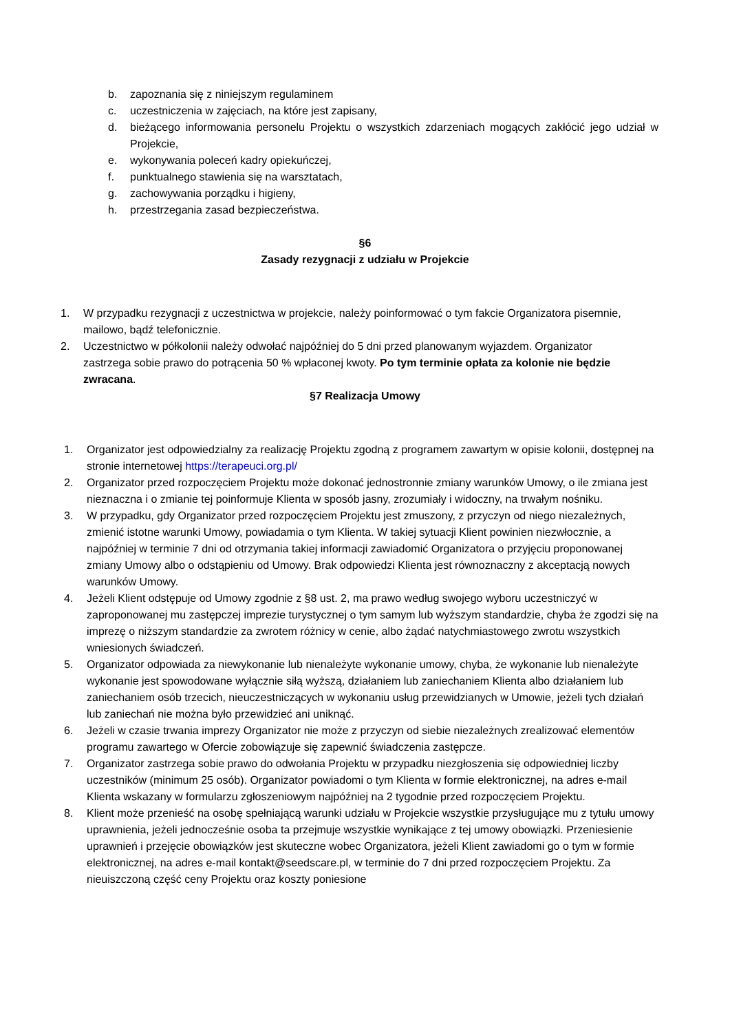b. zapoznania się z niniejszym regulaminem
c. uczestniczenia w zajęciach, na które jest zapisany,
d. bieżącego informowania personelu Projektu o wszystkich zdarzeniach mogących zakłócić jego udział w Projekcie,
e. wykonywania poleceń kadry opiekuńczej,
f. punktualnego stawienia się na warsztatach,
g. zachowywania porządku i higieny,
h. przestrzegania zasad bezpieczeństwa.
§6
Zasady rezygnacji z udziału w Projekcie
1. W przypadku rezygnacji z uczestnictwa w projekcie, należy poinformować o tym fakcie Organizatora pisemnie, mailowo, bądź telefonicznie.
2. Uczestnictwo w półkolonii należy odwołać najpóźniej do 5 dni przed planowanym wyjazdem. Organizator zastrzega sobie prawo do potrącenia 50 % wpłaconej kwoty. Po tym terminie opłata za kolonie nie będzie zwracana.
§7 Realizacja Umowy
1. Organizator jest odpowiedzialny za realizację Projektu zgodną z programem zawartym w opisie kolonii, dostępnej na stronie internetowej https://terapeuci.org.pl/
2. Organizator przed rozpoczęciem Projektu może dokonać jednostronnie zmiany warunków Umowy, o ile zmiana jest nieznaczna i o zmianie tej poinformuje Klienta w sposób jasny, zrozumiały i widoczny, na trwałym nośniku.
3. W przypadku, gdy Organizator przed rozpoczęciem Projektu jest zmuszony, z przyczyn od niego niezależnych, zmienić istotne warunki Umowy, powiadamia o tym Klienta. W takiej sytuacji Klient powinien niezwłocznie, a najpóźniej w terminie 7 dni od otrzymania takiej informacji zawiadomić Organizatora o przyjęciu proponowanej zmiany Umowy albo o odstąpieniu od Umowy. Brak odpowiedzi Klienta jest równoznaczny z akceptacją nowych warunków Umowy.
4. Jeżeli Klient odstępuje od Umowy zgodnie z §8 ust. 2, ma prawo według swojego wyboru uczestniczyć w zaproponowanej mu zastępczej imprezie turystycznej o tym samym lub wyższym standardzie, chyba że zgodzi się na imprezę o niższym standardzie za zwrotem różnicy w cenie, albo żądać natychmiastowego zwrotu wszystkich wniesionych świadczeń.
5. Organizator odpowiada za niewykonanie lub nienależyte wykonanie umowy, chyba, że wykonanie lub nienależyte wykonanie jest spowodowane wyłącznie siłą wyższą, działaniem lub zaniechaniem Klienta albo działaniem lub zaniechaniem osób trzecich, nieuczestniczących w wykonaniu usług przewidzianych w Umowie, jeżeli tych działań lub zaniechań nie można było przewidzieć ani uniknąć.
6. Jeżeli w czasie trwania imprezy Organizator nie może z przyczyn od siebie niezależnych zrealizować elementów programu zawartego w Ofercie zobowiązuje się zapewnić świadczenia zastępcze.
7. Organizator zastrzega sobie prawo do odwołania Projektu w przypadku niezgłoszenia się odpowiedniej liczby uczestników (minimum 25 osób). Organizator powiadomi o tym Klienta w formie elektronicznej, na adres e-mail Klienta wskazany w formularzu zgłoszeniowym najpóźniej na 2 tygodnie przed rozpoczęciem Projektu.
8. Klient może przenieść na osobę spełniającą warunki udziału w Projekcie wszystkie przysługujące mu z tytułu umowy uprawnienia, jeżeli jednocześnie osoba ta przejmuje wszystkie wynikające z tej umowy obowiązki. Przeniesienie uprawnień i przejęcie obowiązków jest skuteczne wobec Organizatora, jeżeli Klient zawiadomi go o tym w formie elektronicznej, na adres e-mail kontakt@seedscare.pl, w terminie do 7 dni przed rozpoczęciem Projektu. Za nieuiszczoną część ceny Projektu oraz koszty poniesione